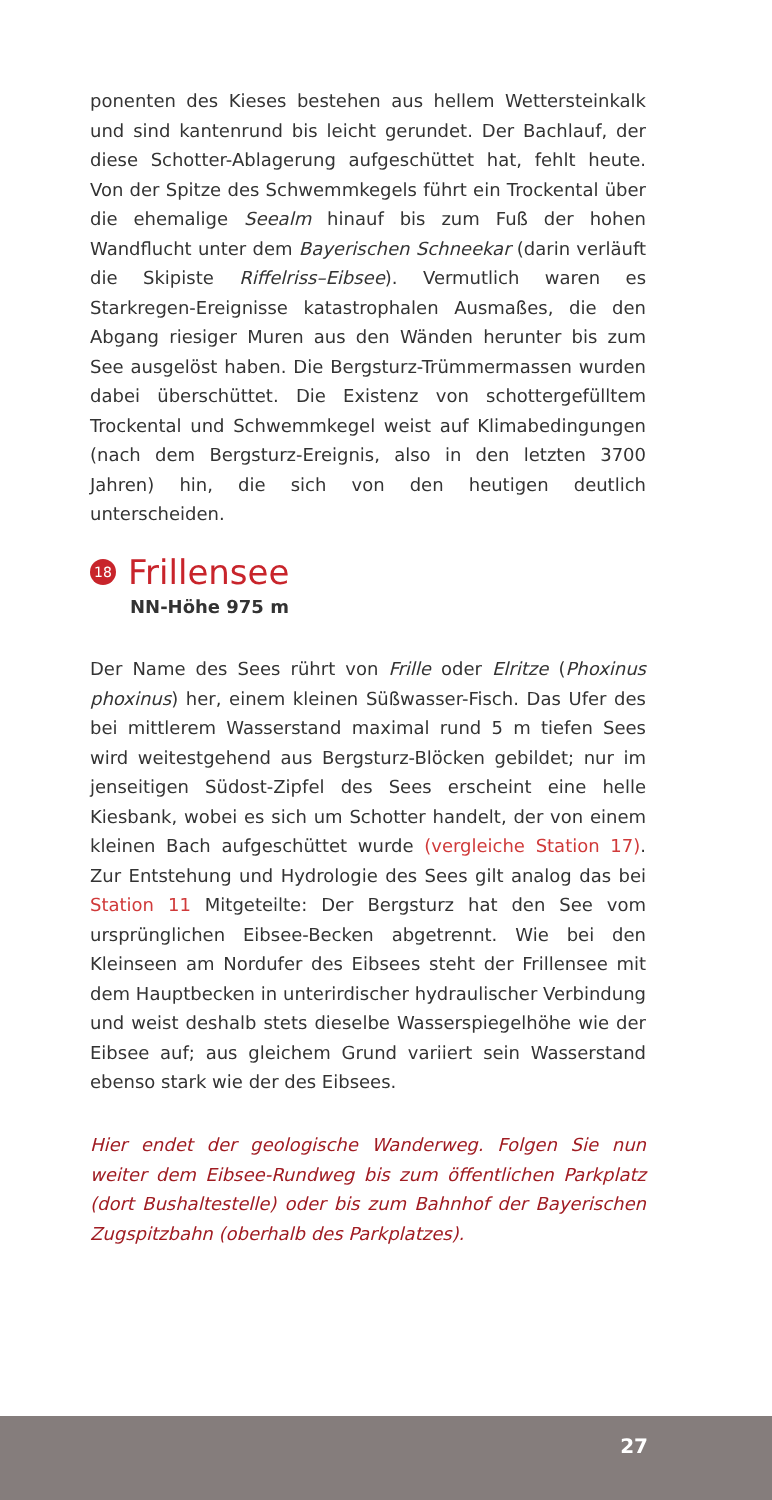ponenten des Kieses bestehen aus hellem Wettersteinkalk und sind kantenrund bis leicht gerundet. Der Bachlauf, der diese Schotter-Ablagerung aufgeschüttet hat, fehlt heute. Von der Spitze des Schwemmkegels führt ein Trockental über die ehemalige Seealm hinauf bis zum Fuß der hohen Wandflucht unter dem Bayerischen Schneekar (darin verläuft die Skipiste Riffelriss–Eibsee). Vermutlich waren es Starkregen-Ereignisse katastrophalen Ausmaßes, die den Abgang riesiger Muren aus den Wänden herunter bis zum See ausgelöst haben. Die Bergsturz-Trümmermassen wurden dabei überschüttet. Die Existenz von schottergefülltem Trockental und Schwemmkegel weist auf Klimabedingungen (nach dem Bergsturz-Ereignis, also in den letzten 3700 Jahren) hin, die sich von den heutigen deutlich unterscheiden.
18 Frillensee
NN-Höhe 975 m
Der Name des Sees rührt von Frille oder Elritze (Phoxinus phoxinus) her, einem kleinen Süßwasser-Fisch. Das Ufer des bei mittlerem Wasserstand maximal rund 5 m tiefen Sees wird weitestgehend aus Bergsturz-Blöcken gebildet; nur im jenseitigen Südost-Zipfel des Sees erscheint eine helle Kiesbank, wobei es sich um Schotter handelt, der von einem kleinen Bach aufgeschüttet wurde (vergleiche Station 17). Zur Entstehung und Hydrologie des Sees gilt analog das bei Station 11 Mitgeteilte: Der Bergsturz hat den See vom ursprünglichen Eibsee-Becken abgetrennt. Wie bei den Kleinseen am Nordufer des Eibsees steht der Frillensee mit dem Hauptbecken in unterirdischer hydraulischer Verbindung und weist deshalb stets dieselbe Wasserspiegelhöhe wie der Eibsee auf; aus gleichem Grund variiert sein Wasserstand ebenso stark wie der des Eibsees.
Hier endet der geologische Wanderweg. Folgen Sie nun weiter dem Eibsee-Rundweg bis zum öffentlichen Parkplatz (dort Bushaltestelle) oder bis zum Bahnhof der Bayerischen Zugspitzbahn (oberhalb des Parkplatzes).
27